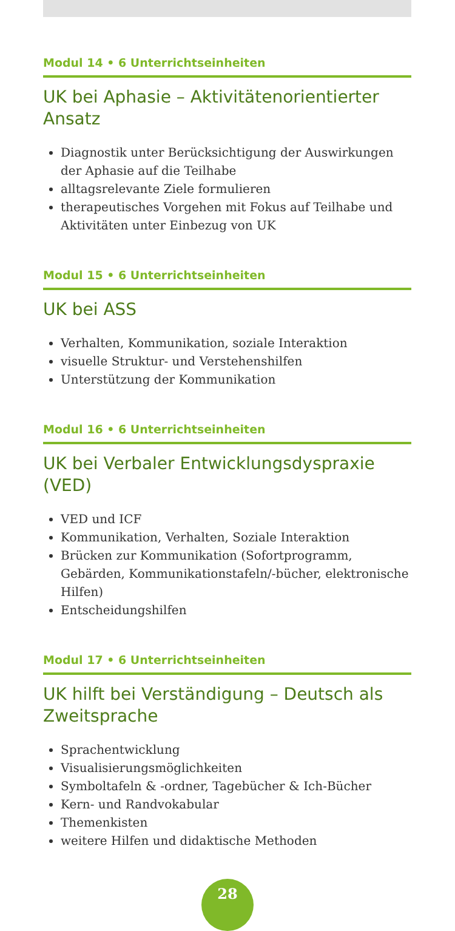Modul 14 • 6 Unterrichtseinheiten
UK bei Aphasie – Aktivitätenorientierter Ansatz
Diagnostik unter Berücksichtigung der Auswirkungen der Aphasie auf die Teilhabe
alltagsrelevante Ziele formulieren
therapeutisches Vorgehen mit Fokus auf Teilhabe und Aktivitäten unter Einbezug von UK
Modul 15 • 6 Unterrichtseinheiten
UK bei ASS
Verhalten, Kommunikation, soziale Interaktion
visuelle Struktur- und Verstehenshilfen
Unterstützung der Kommunikation
Modul 16 • 6 Unterrichtseinheiten
UK bei Verbaler Entwicklungsdyspraxie (VED)
VED und ICF
Kommunikation, Verhalten, Soziale Interaktion
Brücken zur Kommunikation (Sofortprogramm, Gebärden, Kommunikationstafeln/-bücher, elektronische Hilfen)
Entscheidungshilfen
Modul 17 • 6 Unterrichtseinheiten
UK hilft bei Verständigung – Deutsch als Zweitsprache
Sprachentwicklung
Visualisierungsmöglichkeiten
Symboltafeln & -ordner, Tagebücher & Ich-Bücher
Kern- und Randvokabular
Themenkisten
weitere Hilfen und didaktische Methoden
28